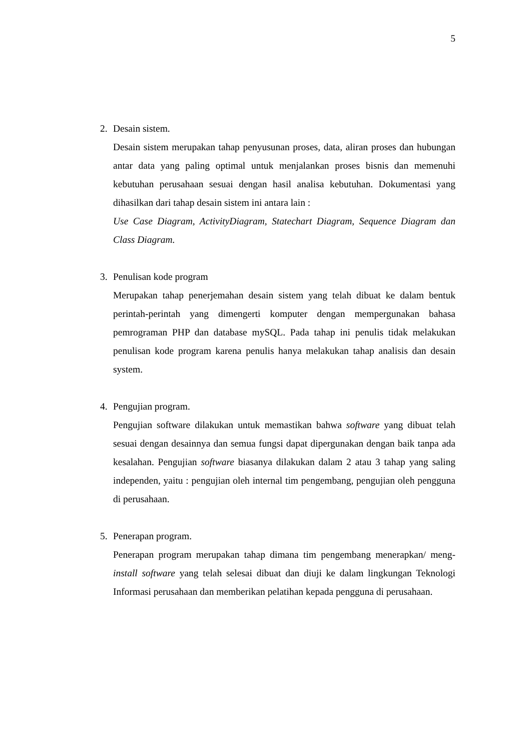5
2. Desain sistem.
Desain sistem merupakan tahap penyusunan proses, data, aliran proses dan hubungan antar data yang paling optimal untuk menjalankan proses bisnis dan memenuhi kebutuhan perusahaan sesuai dengan hasil analisa kebutuhan. Dokumentasi yang dihasilkan dari tahap desain sistem ini antara lain :
Use Case Diagram, ActivityDiagram, Statechart Diagram, Sequence Diagram dan Class Diagram.
3. Penulisan kode program
Merupakan tahap penerjemahan desain sistem yang telah dibuat ke dalam bentuk perintah-perintah yang dimengerti komputer dengan mempergunakan bahasa pemrograman PHP dan database mySQL. Pada tahap ini penulis tidak melakukan penulisan kode program karena penulis hanya melakukan tahap analisis dan desain system.
4. Pengujian program.
Pengujian software dilakukan untuk memastikan bahwa software yang dibuat telah sesuai dengan desainnya dan semua fungsi dapat dipergunakan dengan baik tanpa ada kesalahan. Pengujian software biasanya dilakukan dalam 2 atau 3 tahap yang saling independen, yaitu : pengujian oleh internal tim pengembang, pengujian oleh pengguna di perusahaan.
5. Penerapan program.
Penerapan program merupakan tahap dimana tim pengembang menerapkan/ meng-install software yang telah selesai dibuat dan diuji ke dalam lingkungan Teknologi Informasi perusahaan dan memberikan pelatihan kepada pengguna di perusahaan.